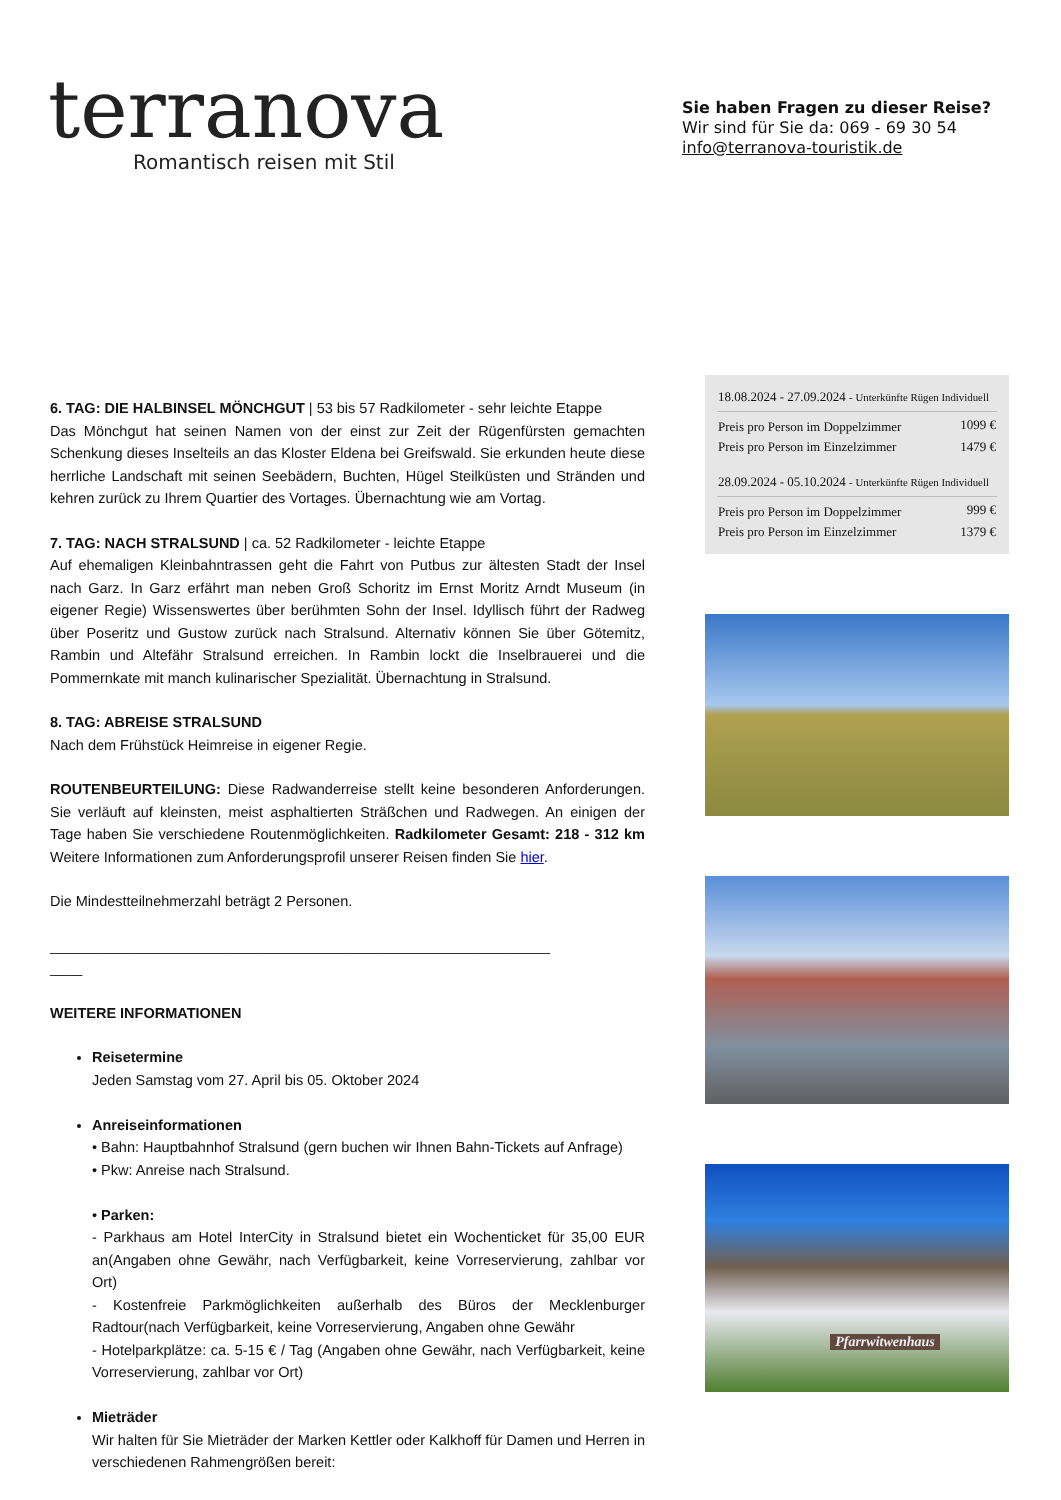terranova
Romantisch reisen mit Stil
Sie haben Fragen zu dieser Reise?
Wir sind für Sie da: 069 - 69 30 54
info@terranova-touristik.de
6. TAG: DIE HALBINSEL MÖNCHGUT | 53 bis 57 Radkilometer - sehr leichte Etappe
Das Mönchgut hat seinen Namen von der einst zur Zeit der Rügenfürsten gemachten Schenkung dieses Inselteils an das Kloster Eldena bei Greifswald. Sie erkunden heute diese herrliche Landschaft mit seinen Seebädern, Buchten, Hügel Steilküsten und Stränden und kehren zurück zu Ihrem Quartier des Vortages. Übernachtung wie am Vortag.
7. TAG: NACH STRALSUND | ca. 52 Radkilometer - leichte Etappe
Auf ehemaligen Kleinbahntrassen geht die Fahrt von Putbus zur ältesten Stadt der Insel nach Garz. In Garz erfährt man neben Groß Schoritz im Ernst Moritz Arndt Museum (in eigener Regie) Wissenswertes über berühmten Sohn der Insel. Idyllisch führt der Radweg über Poseritz und Gustow zurück nach Stralsund. Alternativ können Sie über Götemitz, Rambin und Altefähr Stralsund erreichen. In Rambin lockt die Inselbrauerei und die Pommernkate mit manch kulinarischer Spezialität. Übernachtung in Stralsund.
8. TAG: ABREISE STRALSUND
Nach dem Frühstück Heimreise in eigener Regie.
ROUTENBEURTEILUNG: Diese Radwanderreise stellt keine besonderen Anforderungen. Sie verläuft auf kleinsten, meist asphaltierten Sträßchen und Radwegen. An einigen der Tage haben Sie verschiedene Routenmöglichkeiten. Radkilometer Gesamt: 218 - 312 km Weitere Informationen zum Anforderungsprofil unserer Reisen finden Sie hier.
Die Mindestteilnehmerzahl beträgt 2 Personen.
______________________________________________________________
____
WEITERE INFORMATIONEN
Reisetermine
Jeden Samstag vom 27. April bis 05. Oktober 2024
Anreiseinformationen
• Bahn: Hauptbahnhof Stralsund (gern buchen wir Ihnen Bahn-Tickets auf Anfrage)
• Pkw: Anreise nach Stralsund.
• Parken:
- Parkhaus am Hotel InterCity in Stralsund bietet ein Wochenticket für 35,00 EUR an(Angaben ohne Gewähr, nach Verfügbarkeit, keine Vorreservierung, zahlbar vor Ort)
- Kostenfreie Parkmöglichkeiten außerhalb des Büros der Mecklenburger Radtour(nach Verfügbarkeit, keine Vorreservierung, Angaben ohne Gewähr
- Hotelparkplätze: ca. 5-15 € / Tag (Angaben ohne Gewähr, nach Verfügbarkeit, keine Vorreservierung, zahlbar vor Ort)
Mieträder
Wir halten für Sie Mieträder der Marken Kettler oder Kalkhoff für Damen und Herren in verschiedenen Rahmengrößen bereit:
| 18.08.2024 - 27.09.2024 - Unterkünfte Rügen Individuell | |
| Preis pro Person im Doppelzimmer | 1099 € |
| Preis pro Person im Einzelzimmer | 1479 € |
| 28.09.2024 - 05.10.2024 - Unterkünfte Rügen Individuell | |
| Preis pro Person im Doppelzimmer | 999 € |
| Preis pro Person im Einzelzimmer | 1379 € |
Pfarrwitwenhaus